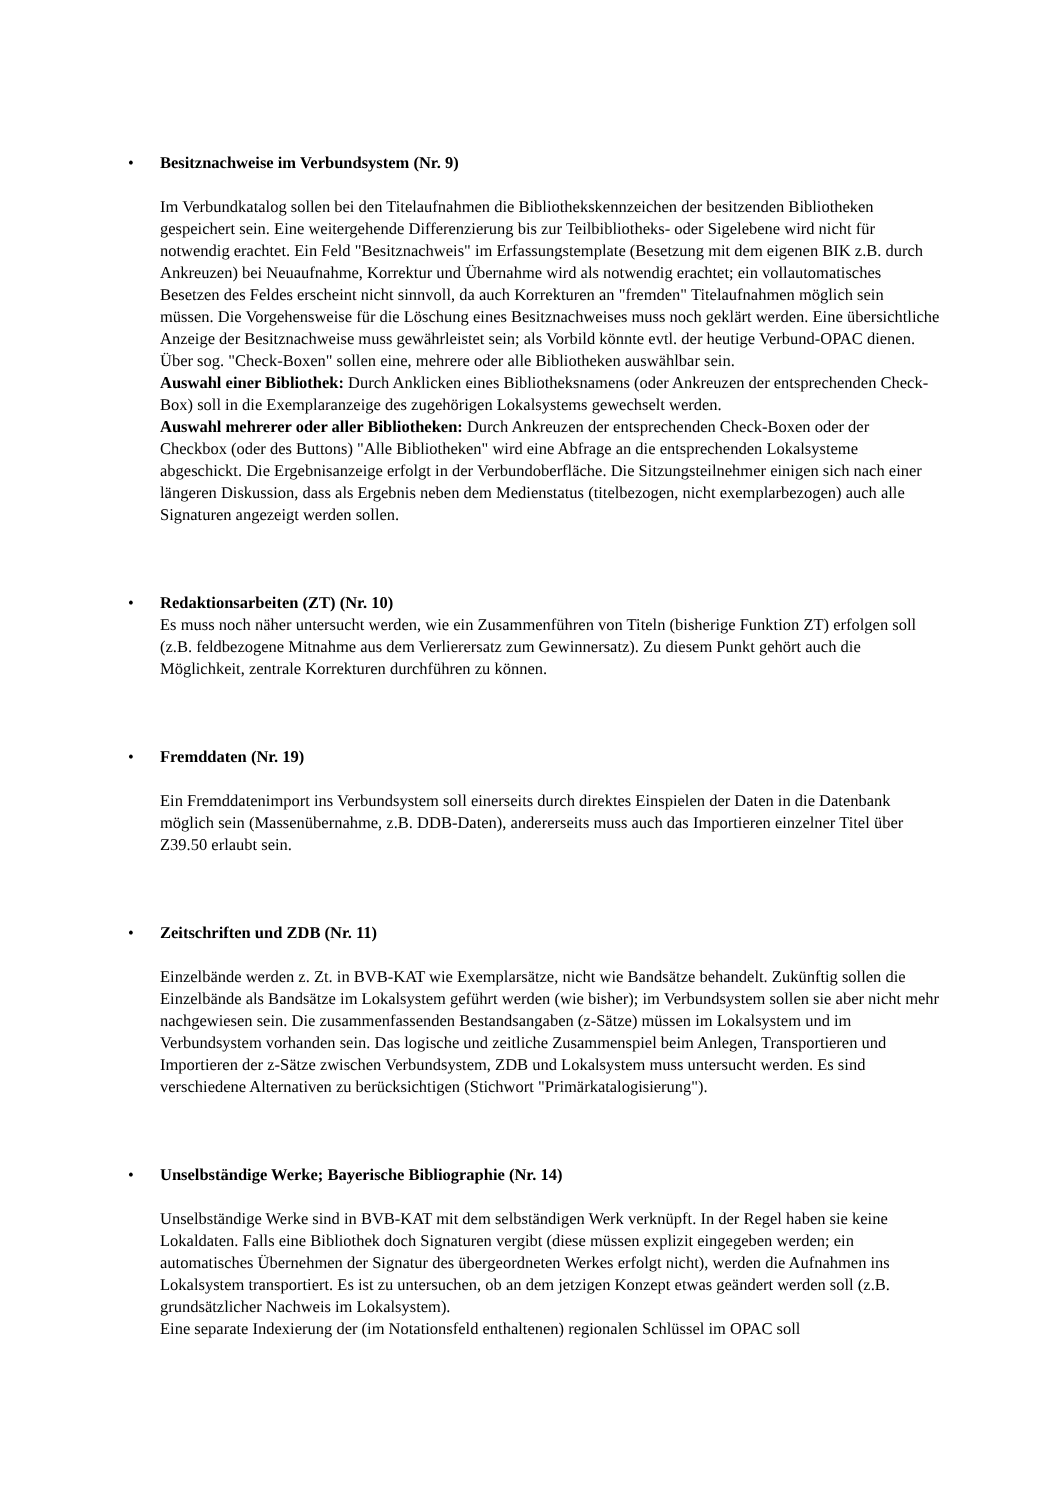•
Besitznachweise im Verbundsystem (Nr. 9)
Im Verbundkatalog sollen bei den Titelaufnahmen die Bibliothekskennzeichen der besitzenden Bibliotheken gespeichert sein. Eine weitergehende Differenzierung bis zur Teilbibliotheks- oder Sigelebene wird nicht für notwendig erachtet. Ein Feld "Besitznachweis" im Erfassungstemplate (Besetzung mit dem eigenen BIK z.B. durch Ankreuzen) bei Neuaufnahme, Korrektur und Übernahme wird als notwendig erachtet; ein vollautomatisches Besetzen des Feldes erscheint nicht sinnvoll, da auch Korrekturen an "fremden" Titelaufnahmen möglich sein müssen. Die Vorgehensweise für die Löschung eines Besitznachweises muss noch geklärt werden. Eine übersichtliche Anzeige der Besitznachweise muss gewährleistet sein; als Vorbild könnte evtl. der heutige Verbund-OPAC dienen. Über sog. "Check-Boxen" sollen eine, mehrere oder alle Bibliotheken auswählbar sein.
Auswahl einer Bibliothek: Durch Anklicken eines Bibliotheksnamens (oder Ankreuzen der entsprechenden Check-Box) soll in die Exemplaranzeige des zugehörigen Lokalsystems gewechselt werden.
Auswahl mehrerer oder aller Bibliotheken: Durch Ankreuzen der entsprechenden Check-Boxen oder der Checkbox (oder des Buttons) "Alle Bibliotheken" wird eine Abfrage an die entsprechenden Lokalsysteme abgeschickt. Die Ergebnisanzeige erfolgt in der Verbundoberfläche. Die Sitzungsteilnehmer einigen sich nach einer längeren Diskussion, dass als Ergebnis neben dem Medienstatus (titelbezogen, nicht exemplarbezogen) auch alle Signaturen angezeigt werden sollen.
•
Redaktionsarbeiten (ZT) (Nr. 10)
Es muss noch näher untersucht werden, wie ein Zusammenführen von Titeln (bisherige Funktion ZT) erfolgen soll (z.B. feldbezogene Mitnahme aus dem Verlierersatz zum Gewinnersatz). Zu diesem Punkt gehört auch die Möglichkeit, zentrale Korrekturen durchführen zu können.
•
Fremddaten (Nr. 19)
Ein Fremddatenimport ins Verbundsystem soll einerseits durch direktes Einspielen der Daten in die Datenbank möglich sein (Massenübernahme, z.B. DDB-Daten), andererseits muss auch das Importieren einzelner Titel über Z39.50 erlaubt sein.
•
Zeitschriften und ZDB (Nr. 11)
Einzelbände werden z. Zt. in BVB-KAT wie Exemplarsätze, nicht wie Bandsätze behandelt. Zukünftig sollen die Einzelbände als Bandsätze im Lokalsystem geführt werden (wie bisher); im Verbundsystem sollen sie aber nicht mehr nachgewiesen sein. Die zusammenfassenden Bestandsangaben (z-Sätze) müssen im Lokalsystem und im Verbundsystem vorhanden sein. Das logische und zeitliche Zusammenspiel beim Anlegen, Transportieren und Importieren der z-Sätze zwischen Verbundsystem, ZDB und Lokalsystem muss untersucht werden. Es sind verschiedene Alternativen zu berücksichtigen (Stichwort "Primärkatalogisierung").
•
Unselbständige Werke; Bayerische Bibliographie (Nr. 14)
Unselbständige Werke sind in BVB-KAT mit dem selbständigen Werk verknüpft. In der Regel haben sie keine Lokaldaten. Falls eine Bibliothek doch Signaturen vergibt (diese müssen explizit eingegeben werden; ein automatisches Übernehmen der Signatur des übergeordneten Werkes erfolgt nicht), werden die Aufnahmen ins Lokalsystem transportiert. Es ist zu untersuchen, ob an dem jetzigen Konzept etwas geändert werden soll (z.B. grundsätzlicher Nachweis im Lokalsystem).
Eine separate Indexierung der (im Notationsfeld enthaltenen) regionalen Schlüssel im OPAC soll